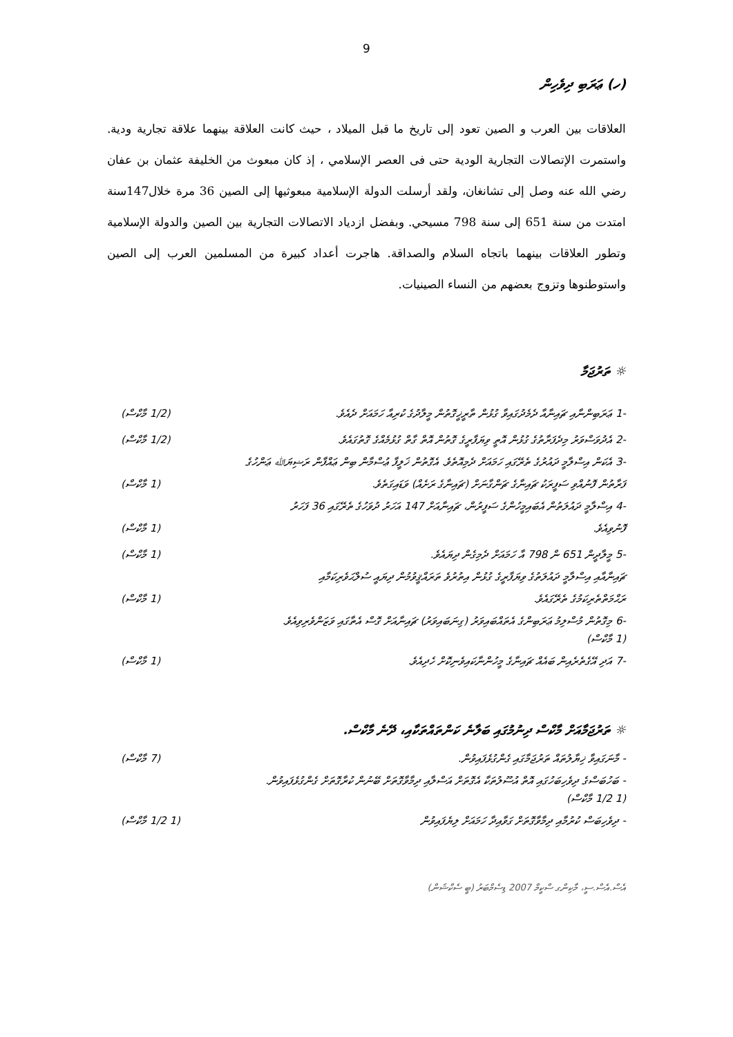9
(ހ) ޢަރަބި ދިވެހިން
العلاقات بين العرب و الصين تعود إلى تاريخ ما قبل الميلاد ، حيث كانت العلاقة بينهما علاقة تجارية ودية. واستمرت الإتصالات التجارية الودية حتى فى العصر الإسلامي ، إذ كان مبعوث من الخليفة عثمان بن عفان رضي الله عنه وصل إلى تشانغان، ولقد أرسلت الدولة الإسلامية مبعوثيها إلى الصين 36 مرة خلال147سنة امتدت من سنة 651 إلى سنة 798 مسيحي. وبفضل ازدياد الاتصالات التجارية بين الصين والدولة الإسلامية وتطور العلاقات بينهما باتجاه السلام والصداقة. هاجرت أعداد كبيرة من المسلمين العرب إلى الصين واستوطنوها وتزوج بعضهم من النساء الصينيات.
☼ ތަރުޖަމާ
-1 ޢަރަބިންނާއި ޗައިނާއާ ދެމެދުގައިވާ ގުޅުން ތާރީޚީގޮތުން މީލާދުގެ ކުރިއާ ހަމައަށް ދެއެވެ. (1/2 މާކްސް)
-2 އެދުވަސްވަރު މިދެފަރާތުގެ ގުޅުން އޮތީ ވިޔަފާރީގެ ގޮތުން އޮތް ގާތް ގުޅުމެއްގެ ގޮތުގައެވެ. (1/2 މާކްސް)
-3 އެކަން އިސްލާމީ ދައުރުގެ ތެރޭގައި ހަމައަށް ދެމިއޮތެވެ. އެގޮތުން ޚަލީފާ ޢުސްމާން ބިން ޢައްފާން ރަޟިޔަﷲ ޢަންހުގެ
ފަރާތުން ފޮނުއްވި ސަފީރަކު ޗައިނާގެ ޗަންގާނަށް (ޗައިނާގެ ރަށެއް) ވަޑައިގަތެވެ. (1 މާކްސް)
-4 އިސްލާމީ ދައުލަތުން އެބައިމީހުންގެ ސަފީރުން، ޗައިނާއަށް 147 އަހަރު ދުވަހުގެ ތެރޭގައި 36 ފަހަރު
ފޮނުވިއެވެ. (1 މާކްސް)
-5 މީލާދީން 651 ން 798 އާ ހަމައަށް ދެމިގެން ދިޔައެވެ. (1 މާކްސް)
ޗައިނާއާއި އިސްލާމީ ދައުލަތުގެ ވިޔަފާރީގެ ގުޅުން އިތުރުވެ ތަރައްޤީވުމުން ދިޔައީ ސުލްޙަވެރިކަމާއި
ރަޙްމަތްތެރިކަމުގެ ތެރޭގައެވެ. (1 މާކްސް)
-6 މިގޮތުން މުސްލިމު ޢަރަބިންގެ އެތައްބައިވަރު (ގިނަބައިވަރު) ޗައިނާއަށް ގޮސް އެތާގައި ވަޒަންވެރިވިއެވެ.
(1 މާކްސް)
-7 އަދި އޭގެތެރެއިން ބައެއް ޗައިނާގެ މީހުންނާކައިވެނިކޮށް ހެދިއެވެ. (1 މާކްސް)
☼ ތަރުޖަމާއަށް މާކްސް ދިނުމުގައި ބަލާނެ ކަންތައްތަކާއި، ދޭނެ މާކްސް.
- މާނަގައިވާ ޚިޔާލުތައް ތަރުޖަމާގައި ގެންގުޅެފައިވުން. (7 މާކްސް)
- ބަހުބަސްގެ ދިވެހިބަހުގައި އޮތް އުސޫލުތަކާ އެގޮތަށް އަސްލާއި ދިމާވާގޮތަށް ބޭނުން ކުރާގޮތަށް ގެންގުޅެފައިވުން.
(1 1/2 މާކްސް)
- ދިވެހިބަސް ކުރުމާއި ދިމާވާގޮތަށް ގަވާއިދާ ހަމައަށް ލިޔެފައިވުން (1 1/2 މާކްސް)
އެސް.އެސް.ސީ، މާކިންގ ސްކީމް 2007 ޑިސެމްބަރު (ބީ ސެކްޝަން)